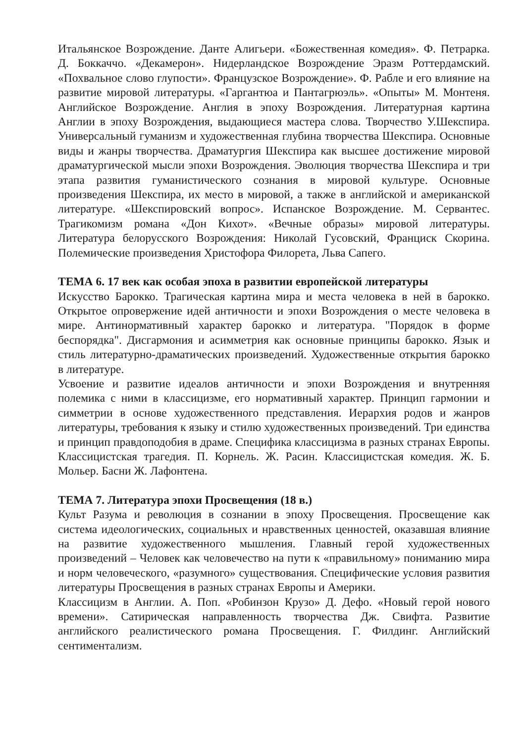Итальянское Возрождение. Данте Алигьери. «Божественная комедия». Ф. Петрарка. Д. Боккаччо. «Декамерон». Нидерландское Возрождение Эразм Роттердамский. «Похвальное слово глупости». Французское Возрождение». Ф. Рабле и его влияние на развитие мировой литературы. «Гаргантюа и Пантагрюэль». «Опыты» М. Монтеня. Английское Возрождение. Англия в эпоху Возрождения. Литературная картина Англии в эпоху Возрождения, выдающиеся мастера слова. Творчество У.Шекспира. Универсальный гуманизм и художественная глубина творчества Шекспира. Основные виды и жанры творчества. Драматургия Шекспира как высшее достижение мировой драматургической мысли эпохи Возрождения. Эволюция творчества Шекспира и три этапа развития гуманистического сознания в мировой культуре. Основные произведения Шекспира, их место в мировой, а также в английской и американской литературе. «Шекспировский вопрос». Испанское Возрождение. М. Сервантес. Трагикомизм романа «Дон Кихот». «Вечные образы» мировой литературы. Литература белорусского Возрождения: Николай Гусовский, Франциск Скорина. Полемические произведения Христофора Филорета, Льва Сапего.
ТЕМА 6. 17 век как особая эпоха в развитии европейской литературы
Искусство Барокко. Трагическая картина мира и места человека в ней в барокко. Открытое опровержение идей античности и эпохи Возрождения о месте человека в мире. Антинормативный характер барокко и литература. "Порядок в форме беспорядка". Дисгармония и асимметрия как основные принципы барокко. Язык и стиль литературно-драматических произведений. Художественные открытия барокко в литературе.
Усвоение и развитие идеалов античности и эпохи Возрождения и внутренняя полемика с ними в классицизме, его нормативный характер. Принцип гармонии и симметрии в основе художественного представления. Иерархия родов и жанров литературы, требования к языку и стилю художественных произведений. Три единства и принцип правдоподобия в драме. Специфика классицизма в разных странах Европы. Классицистская трагедия. П. Корнель. Ж. Расин. Классицистская комедия. Ж. Б. Мольер. Басни Ж. Лафонтена.
ТЕМА 7. Литература эпохи Просвещения (18 в.)
Культ Разума и революция в сознании в эпоху Просвещения. Просвещение как система идеологических, социальных и нравственных ценностей, оказавшая влияние на развитие художественного мышления. Главный герой художественных произведений – Человек как человечество на пути к «правильному» пониманию мира и норм человеческого, «разумного» существования. Специфические условия развития литературы Просвещения в разных странах Европы и Америки.
Классицизм в Англии. А. Поп. «Робинзон Крузо» Д. Дефо. «Новый герой нового времени». Сатирическая направленность творчества Дж. Свифта. Развитие английского реалистического романа Просвещения. Г. Филдинг. Английский сентиментализм.